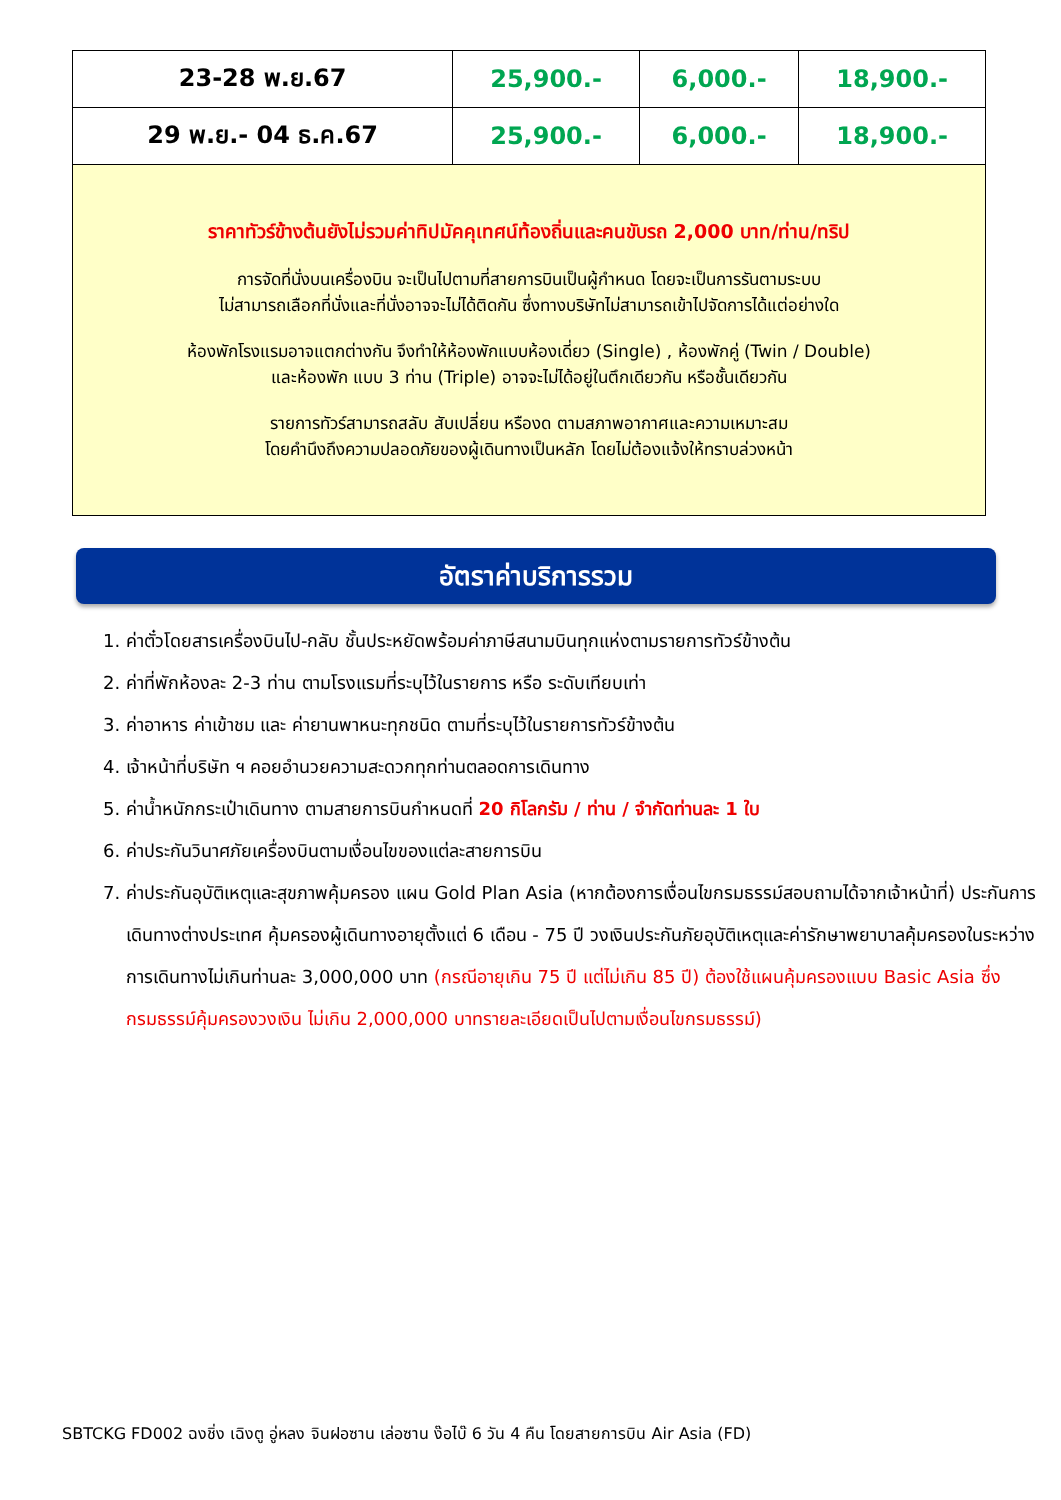| 23-28 พ.ย.67 | 25,900.- | 6,000.- | 18,900.- |
| 29 พ.ย.- 04 ธ.ค.67 | 25,900.- | 6,000.- | 18,900.- |
| ราคาทัวร์ข้างต้นยังไม่รวมค่าทิปมัคคุเทศน์ท้องถิ่นและคนขับรถ 2,000 บาท/ท่าน/ทริป การจัดที่นั่งบนเครื่องบิน จะเป็นไปตามที่สายการบินเป็นผู้กำหนด โดยจะเป็นการรันตามระบบ ไม่สามารถเลือกที่นั่งและที่นั่งอาจจะไม่ได้ติดกัน ซึ่งทางบริษัทไม่สามารถเข้าไปจัดการได้แต่อย่างใด ห้องพักโรงแรมอาจแตกต่างกัน จึงทำให้ห้องพักแบบห้องเดี่ยว (Single) , ห้องพักคู่ (Twin / Double) และห้องพัก แบบ 3 ท่าน (Triple) อาจจะไม่ได้อยู่ในตึกเดียวกัน หรือชั้นเดียวกัน รายการทัวร์สามารถสลับ สับเปลี่ยน หรืองด ตามสภาพอากาศและความเหมาะสม โดยคำนึงถึงความปลอดภัยของผู้เดินทางเป็นหลัก โดยไม่ต้องแจ้งให้ทราบล่วงหน้า | | | |
อัตราค่าบริการรวม
1. ค่าตั๋วโดยสารเครื่องบินไป-กลับ ชั้นประหยัดพร้อมค่าภาษีสนามบินทุกแห่งตามรายการทัวร์ข้างต้น
2. ค่าที่พักห้องละ 2-3 ท่าน ตามโรงแรมที่ระบุไว้ในรายการ หรือ ระดับเทียบเท่า
3. ค่าอาหาร ค่าเข้าชม และ ค่ายานพาหนะทุกชนิด ตามที่ระบุไว้ในรายการทัวร์ข้างต้น
4. เจ้าหน้าที่บริษัท ฯ คอยอำนวยความสะดวกทุกท่านตลอดการเดินทาง
5. ค่าน้ำหนักกระเป๋าเดินทาง ตามสายการบินกำหนดที่ 20 กิโลกรัม / ท่าน / จำกัดท่านละ 1 ใบ
6. ค่าประกันวินาศภัยเครื่องบินตามเงื่อนไขของแต่ละสายการบิน
7. ค่าประกันอุบัติเหตุและสุขภาพคุ้มครอง แผน Gold Plan Asia (หากต้องการเงื่อนไขกรมธรรม์สอบถามได้จากเจ้าหน้าที่) ประกันการเดินทางต่างประเทศ คุ้มครองผู้เดินทางอายุตั้งแต่ 6 เดือน - 75 ปี วงเงินประกันภัยอุบัติเหตุและค่ารักษาพยาบาลคุ้มครองในระหว่างการเดินทางไม่เกินท่านละ 3,000,000 บาท (กรณีอายุเกิน 75 ปี แต่ไม่เกิน 85 ปี) ต้องใช้แผนคุ้มครองแบบ Basic Asia ซึ่งกรมธรรม์คุ้มครองวงเงิน ไม่เกิน 2,000,000 บาทรายละเอียดเป็นไปตามเงื่อนไขกรมธรรม์)
SBTCKG FD002 ฉงชิ่ง เฉิงตู อู่หลง จินฝอซาน เล่อซาน ง๊อไบ๊ 6 วัน 4 คืน โดยสายการบิน Air Asia (FD)